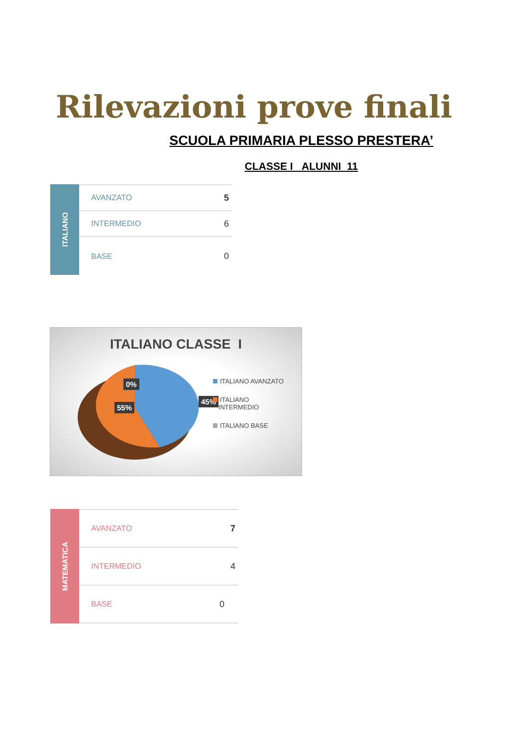Rilevazioni prove finali
SCUOLA PRIMARIA PLESSO PRESTERA’
CLASSE I ALUNNI 11
ITALIANO
| AVANZATO | 5 |
| INTERMEDIO | 6 |
| BASE | 0 |
ITALIANO CLASSE I
0%
45%
55%
ITALIANO AVANZATO
ITALIANO
INTERMEDIO
ITALIANO BASE
MATEMATICA
| AVANZATO | 7 |
| INTERMEDIO | 4 |
| BASE | 0 |